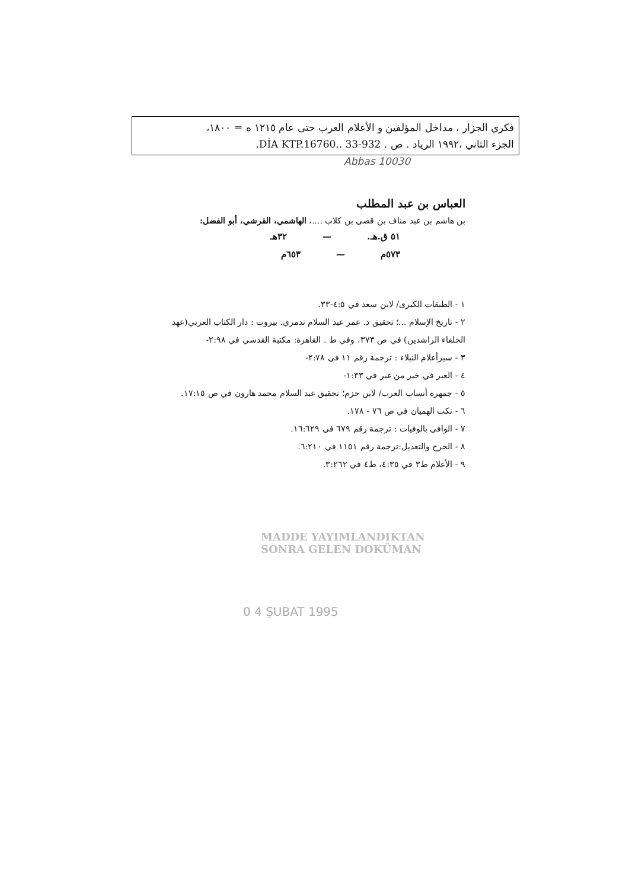فكري الجزار ، مداخل المؤلفين و الأعلام العرب حتى عام ١٢١٥ ه = ١٨٠٠،
الجزء الثاني ،١٩٩٢ الرياد . ص . 932-33 ..DİA KTP.16760.
Abbas 10030
العباس بن عبد المطلب
بن هاشم بن عبد مناف بن قصي بن كلاب ....، الهاشمي، القرشي، أبو الفضل:
٥١ ق.هـ. — ٣٢هـ
٥٧٣م — ٦٥٣م
١ - الطبقات الكبرى/ لابن سعد في ٤:٥-٣٣.
٢ - تاريخ الإسلام ...؛ تحقيق د. عمر عبد السلام تدمري. بيروت : دار الكتاب العربي(عهد الخلفاء الراشدين) في ص ٣٧٣، وفي ط . القاهرة: مكتبة القدسي في ٢:٩٨-
٣ - سيرأعلام النبلاء : ترجمة رقم ١١ في ٢:٧٨-
٤ - العبر في خبر من غبر في ١:٣٣-
٥ - جمهرة أنساب العرب/ لابن حزم؛ تحقيق عبد السلام محمد هارون في ص ١٧:١٥.
٦ - نكت الهميان في ص ٧٦ - ١٧٨.
٧ - الوافي بالوفيات : ترجمة رقم ٦٧٩ في ١٦:٦٢٩.
٨ - الجرح والتعديل:ترجمة رقم ١١٥١ في ٦:٢١٠.
٩ - الأعلام ط٣ في ٤:٣٥، ط٤ في ٣:٢٦٢.
MADDE YAYIMLANDIKTAN
SONRA GELEN DOKÜMAN
0 4 ŞUBAT 1995